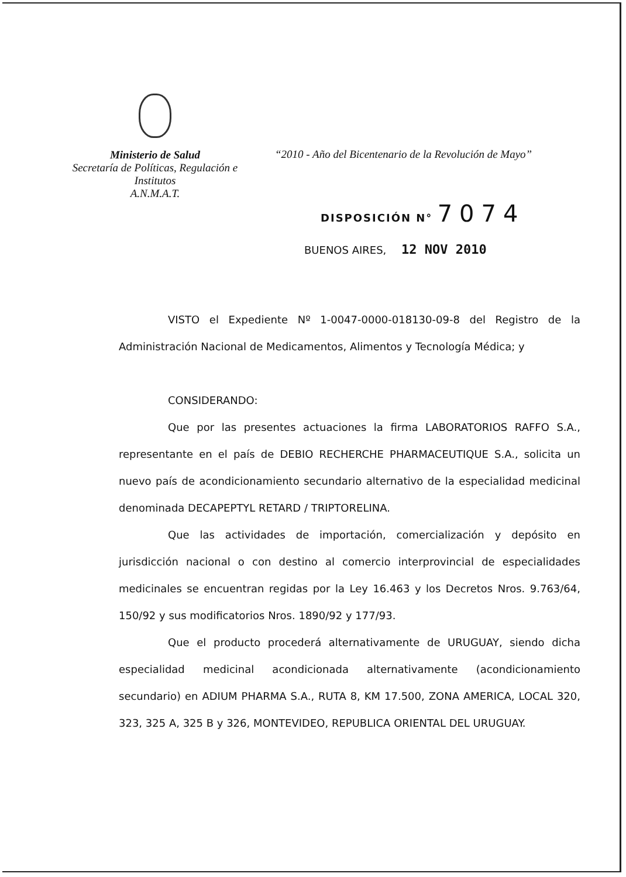Ministerio de Salud
Secretaría de Políticas, Regulación e
Institutos
A.N.M.A.T.
“2010 - Año del Bicentenario de la Revolución de Mayo”
DISPOSICIÓN N° 7074
BUENOS AIRES, 12 NOV 2010
VISTO el Expediente Nº 1-0047-0000-018130-09-8 del Registro de la Administración Nacional de Medicamentos, Alimentos y Tecnología Médica; y
CONSIDERANDO:
Que por las presentes actuaciones la firma LABORATORIOS RAFFO S.A., representante en el país de DEBIO RECHERCHE PHARMACEUTIQUE S.A., solicita un nuevo país de acondicionamiento secundario alternativo de la especialidad medicinal denominada DECAPEPTYL RETARD / TRIPTORELINA.
Que las actividades de importación, comercialización y depósito en jurisdicción nacional o con destino al comercio interprovincial de especialidades medicinales se encuentran regidas por la Ley 16.463 y los Decretos Nros. 9.763/64, 150/92 y sus modificatorios Nros. 1890/92 y 177/93.
Que el producto procederá alternativamente de URUGUAY, siendo dicha especialidad medicinal acondicionada alternativamente (acondicionamiento secundario) en ADIUM PHARMA S.A., RUTA 8, KM 17.500, ZONA AMERICA, LOCAL 320, 323, 325 A, 325 B y 326, MONTEVIDEO, REPUBLICA ORIENTAL DEL URUGUAY.